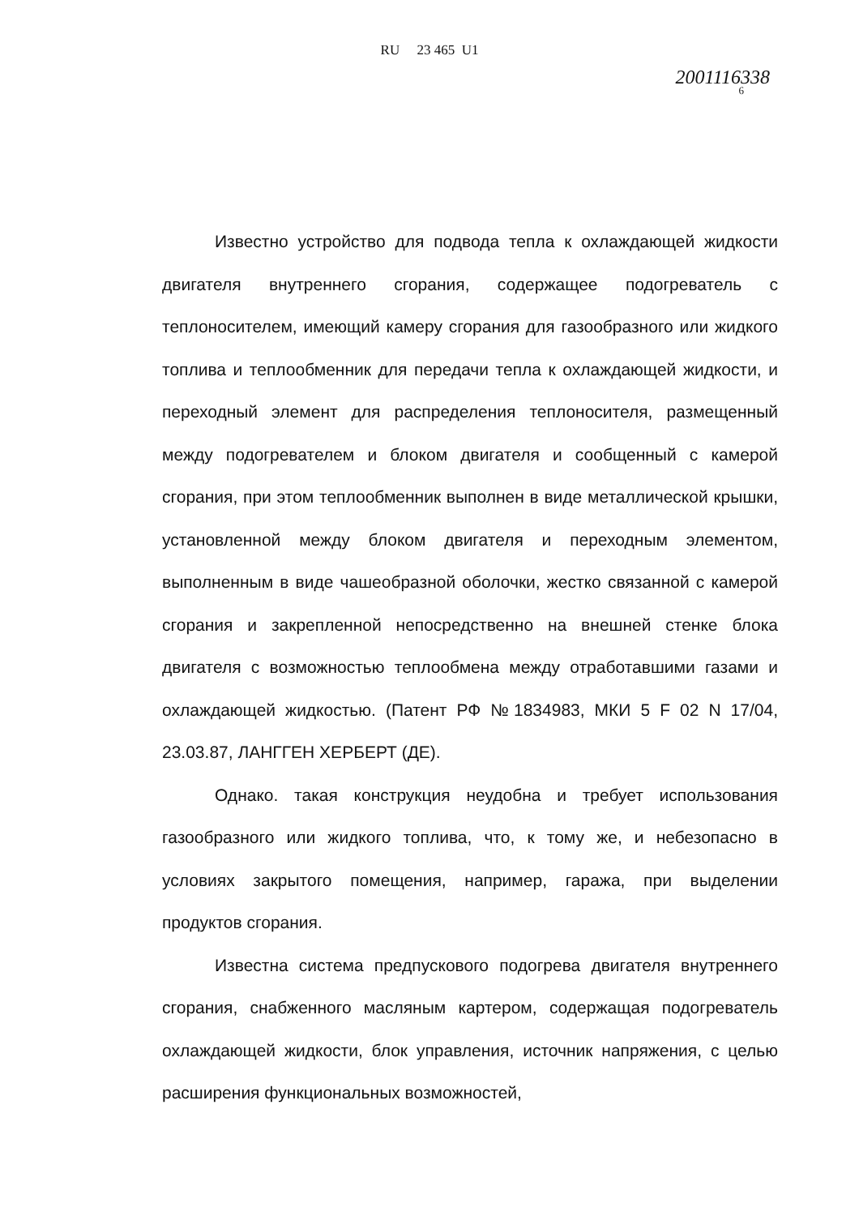RU 23 465 U1
2001116338
6
Известно устройство для подвода тепла к охлаждающей жидкости двигателя внутреннего сгорания, содержащее подогреватель с теплоносителем, имеющий камеру сгорания для газообразного или жидкого топлива и теплообменник для передачи тепла к охлаждающей жидкости, и переходный элемент для распределения теплоносителя, размещенный между подогревателем и блоком двигателя и сообщенный с камерой сгорания, при этом теплообменник выполнен в виде металлической крышки, установленной между блоком двигателя и переходным элементом, выполненным в виде чашеобразной оболочки, жестко связанной с камерой сгорания и закрепленной непосредственно на внешней стенке блока двигателя с возможностью теплообмена между отработавшими газами и охлаждающей жидкостью. (Патент РФ №1834983, МКИ 5 F 02 N 17/04, 23.03.87, ЛАНГГЕН ХЕРБЕРТ (ДЕ).
Однако. такая конструкция неудобна и требует использования газообразного или жидкого топлива, что, к тому же, и небезопасно в условиях закрытого помещения, например, гаража, при выделении продуктов сгорания.
Известна система предпускового подогрева двигателя внутреннего сгорания, снабженного масляным картером, содержащая подогреватель охлаждающей жидкости, блок управления, источник напряжения, с целью расширения функциональных возможностей,